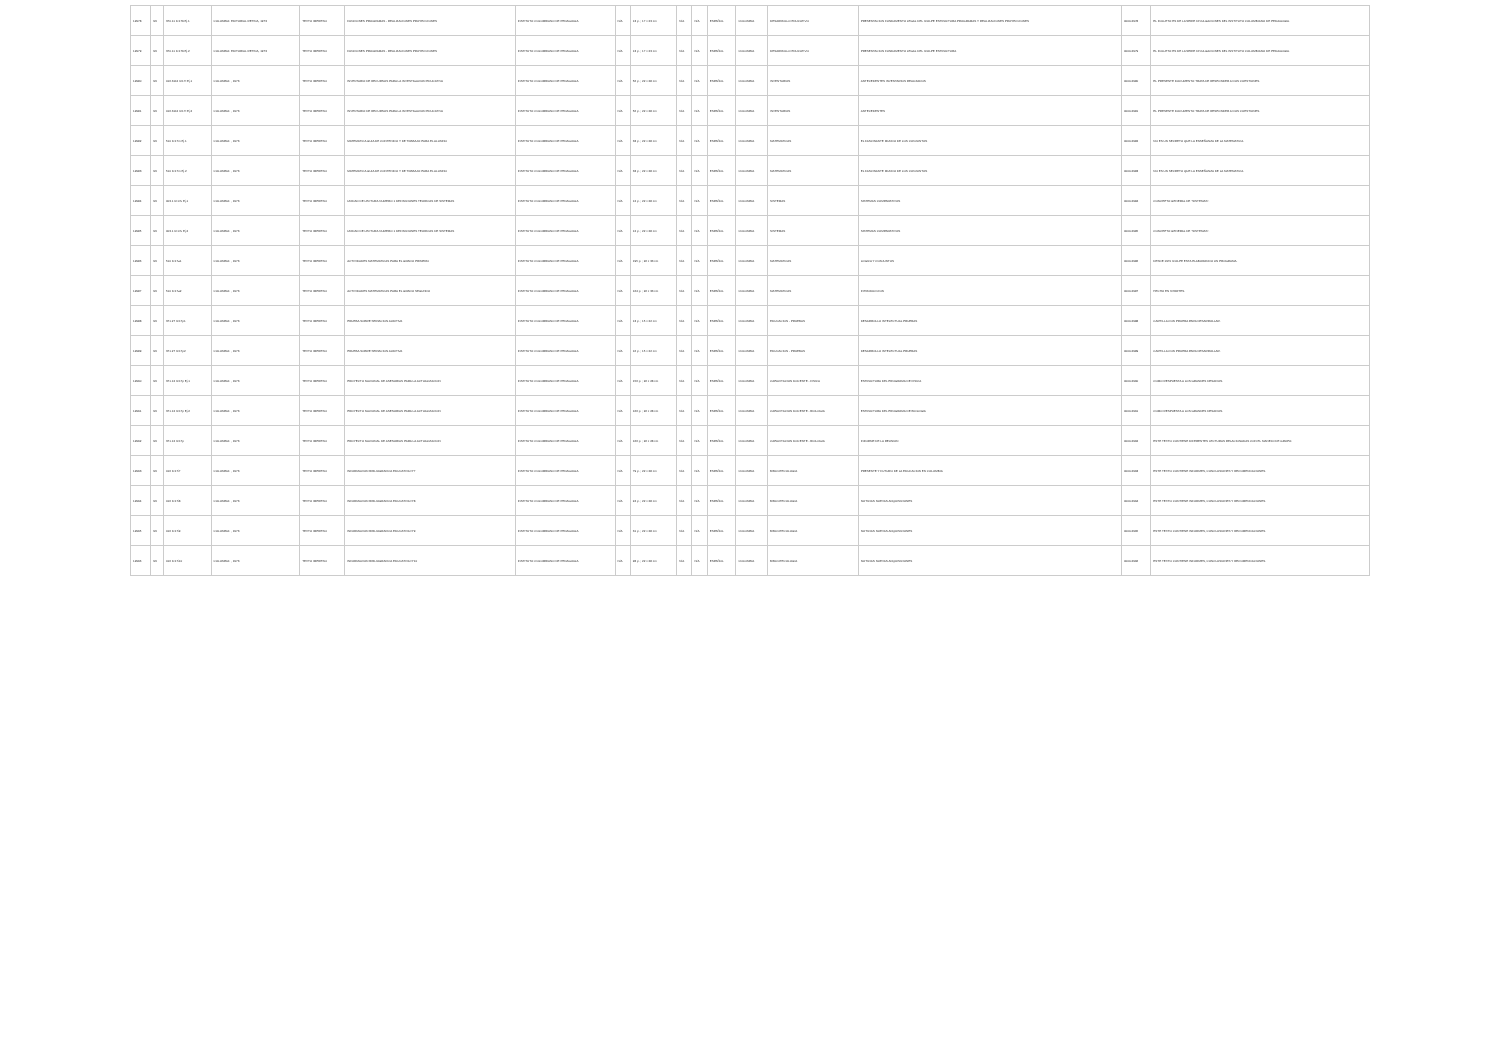| 12978 | 93 | 370.11 IC179 Ej.1 | COLOMBIA: EDITORIAL RETINA, 1973 | TEXTO IMPRESO | FUNCIONES PROGRAMAS - REALIZACIONES PROYECCIONES | INSTITUTO COLOMBIANO DE PEDAGOGIA | N/A | 13 p. ; 17 x 23 cm | N/A | N/A | ESPAÑOL | COLOMBIA | DESARROLLO EDUCATIVO | PRESENTACION FUNDAMENTO LEGAL DEL ICOLPE ESTRUCTURA PROGRAMAS Y REALIZACIONES PROYECCIONES | 0000-2978 | EL FOLLETO ES DE LA SERIE DIVULGACIONES DEL INSTITUTO COLOMBIANO DE PEDAGOGIA. |
| 12979 | 93 | 370.11 IC179 Ej.2 | COLOMBIA: EDITORIAL RETINA, 1973 | TEXTO IMPRESO | FUNCIONES PROGRAMAS - REALIZACIONES PROYECCIONES | INSTITUTO COLOMBIANO DE PEDAGOGIA | N/A | 13 p. ; 17 x 23 cm | N/A | N/A | ESPAÑOL | COLOMBIA | DESARROLLO EDUCATIVO | PRESENTACION FUNDAMENTO LEGAL DEL ICOLPE ESTRUCTURA | 0000-2979 | EL FOLLETO ES DE LA SERIE DIVULGACIONES DEL INSTITUTO COLOMBIANO DE PEDAGOGIA. |
| 12980 | 93 | 016.3112 IC17I Ej.1 | COLOMBIA: , 1973 | TEXTO IMPRESO | INVENTARIO DE RECURSOS PARA LA INVESTIGACION EDUCATIVA | INSTITUTO COLOMBIANO DE PEDAGOGIA | N/A | 56 p. ; 22 x 28 cm | N/A | N/A | ESPAÑOL | COLOMBIA | INVENTARIOS | ANTECEDENTES INVENTARIOS REALIZADOS | 0000-2980 | EL PRESENTE DOCUMENTO TRATA DE RESPONDER A DOS CUESTIONES. |
| 12981 | 93 | 016.3112 IC17I Ej.2 | COLOMBIA: , 1973 | TEXTO IMPRESO | INVENTARIO DE RECURSOS PARA LA INVESTIGACION EDUCATIVA | INSTITUTO COLOMBIANO DE PEDAGOGIA | N/A | 56 p. ; 22 x 28 cm | N/A | N/A | ESPAÑOL | COLOMBIA | INVENTARIOS | ANTECEDENTES | 0000-2981 | EL PRESENTE DOCUMENTO TRATA DE RESPONDER A DOS CUESTIONES. |
| 12982 | 93 | 510 IC17m Ej.1 | COLOMBIA: , 1973 | TEXTO IMPRESO | MATEMATICA GUIA DE CONTENIDO Y DE TRABAJO PARA EL ALUMNO | INSTITUTO COLOMBIANO DE PEDAGOGIA | N/A | 33 p. ; 22 x 28 cm | N/A | N/A | ESPAÑOL | COLOMBIA | MATEMATICAS | EL FASCINANTE MUNDO DE LOS CONJUNTOS | 0000-2982 | NO ES UN SECRETO QUE LA ENSEÑANZA DE LA MATEMATICA. |
| 12983 | 93 | 510 IC17m Ej.2 | COLOMBIA: , 1973 | TEXTO IMPRESO | MATEMATICA GUIA DE CONTENIDO Y DE TRABAJO PARA EL ALUMNO | INSTITUTO COLOMBIANO DE PEDAGOGIA | N/A | 33 p. ; 22 x 28 cm | N/A | N/A | ESPAÑOL | COLOMBIA | MATEMATICAS | EL FASCINANTE MUNDO DE LOS CONJUNTOS | 0000-2983 | NO ES UN SECRETO QUE LA ENSEÑANZA DE LA MATEMATICA. |
| 12984 | 93 | 003.1 IC17u Ej.1 | COLOMBIA: , 1973 | TEXTO IMPRESO | UNIDAD DE LECTURA NUMERO 1 DEFINICIONES TEORICAS DE SISTEMAS | INSTITUTO COLOMBIANO DE PEDAGOGIA | N/A | 12 p. ; 22 x 28 cm | N/A | N/A | ESPAÑOL | COLOMBIA | SISTEMAS | SISTEMAS COMPARATIVOS | 0000-2984 | CONCEPTO GENERAL DE "SISTEMAS". |
| 12985 | 93 | 003.1 IC17u Ej.2 | COLOMBIA: , 1973 | TEXTO IMPRESO | UNIDAD DE LECTURA NUMERO 1 DEFINICIONES TEORICAS DE SISTEMAS | INSTITUTO COLOMBIANO DE PEDAGOGIA | N/A | 12 p. ; 22 x 28 cm | N/A | N/A | ESPAÑOL | COLOMBIA | SISTEMAS | SISTEMAS COMPARATIVOS | 0000-2985 | CONCEPTO GENERAL DE "SISTEMAS". |
| 12986 | 93 | 510 IC17a1 | COLOMBIA: , 1973 | TEXTO IMPRESO | ACTIVIDADES MATEMATICAS PARA EL GRADO PRIMERO | INSTITUTO COLOMBIANO DE PEDAGOGIA | N/A | 195 p. ; 22 x 33 cm | N/A | N/A | ESPAÑOL | COLOMBIA | MATEMATICAS | LOGICA Y CONJUNTOS | 0000-2986 | DESDE 1970 ICOLPE ESTA ELABORANDO UN PROGRAMA. |
| 12987 | 93 | 510 IC17a2 | COLOMBIA: , 1973 | TEXTO IMPRESO | ACTIVIDADES MATEMATICAS PARA EL GRADO SEGUNDO | INSTITUTO COLOMBIANO DE PEDAGOGIA | N/A | 164 p. ; 22 x 33 cm | N/A | N/A | ESPAÑOL | COLOMBIA | MATEMATICAS | INTRODUCCION | 0000-2987 | HECHO EN 3 PARTES. |
| 12988 | 93 | 371.27 IC17p1 | COLOMBIA: , 1973 | TEXTO IMPRESO | PRUEBA SOBRE SERIACION AUDITIVA | INSTITUTO COLOMBIANO DE PEDAGOGIA | N/A | 13 p. ; 15 x 22 cm | N/A | N/A | ESPAÑOL | COLOMBIA | EDUCACION - PRUEBAS | DESARROLLO INTELECTUAL PRUEBAS | 0000-2988 | CARTILLA CON PRUEBA PARA DESARROLLAR. |
| 12989 | 93 | 371.27 IC17p2 | COLOMBIA: , 1973 | TEXTO IMPRESO | PRUEBA SOBRE SERIACION AUDITIVA | INSTITUTO COLOMBIANO DE PEDAGOGIA | N/A | 16 p. ; 15 x 22 cm | N/A | N/A | ESPAÑOL | COLOMBIA | EDUCACION - PRUEBAS | DESARROLLO INTELECTUAL PRUEBAS | 0000-2989 | CARTILLA CON PRUEBA PARA DESARROLLAR. |
| 12990 | 93 | 371.12 IC17p Ej.1 | COLOMBIA: , 1973 | TEXTO IMPRESO | PROYECTO NACIONAL DE ASESORIAS PARA LA ACTUALIZACION | INSTITUTO COLOMBIANO DE PEDAGOGIA | N/A | 156 p. ; 22 x 28 cm | N/A | N/A | ESPAÑOL | COLOMBIA | CAPACITACION DOCENTE - FISICA | ESTRUCTURA DEL PROGRAMA DE FISICA | 0000-2990 | COMO RESPUESTA A LOS GRANDES DESAFIOS. |
| 12991 | 93 | 371.12 IC17p Ej.2 | COLOMBIA: , 1973 | TEXTO IMPRESO | PROYECTO NACIONAL DE ASESORIAS PARA LA ACTUALIZACION | INSTITUTO COLOMBIANO DE PEDAGOGIA | N/A | 166 p. ; 22 x 28 cm | N/A | N/A | ESPAÑOL | COLOMBIA | CAPACITACION DOCENTE - BIOLOGIA | ESTRUCTURA DEL PROGRAMA DE BIOLOGIA | 0000-2991 | COMO RESPUESTA A LOS GRANDES DESAFIOS. |
| 12992 | 93 | 371.12 IC17p | COLOMBIA: , 1973 | TEXTO IMPRESO | PROYECTO NACIONAL DE ASESORIAS PARA LA ACTUALIZACION | INSTITUTO COLOMBIANO DE PEDAGOGIA | N/A | 166 p. ; 22 x 28 cm | N/A | N/A | ESPAÑOL | COLOMBIA | CAPACITACION DOCENTE - BIOLOGIA | INFORME DE LA REUNION | 0000-2992 | ESTE TEXTO CONTIENE DIFERENTES LECTURAS RELACIONADAS CON EL MANEJO DE GRUPO. |
| 12993 | 93 | 016 IC17i7 | COLOMBIA: , 1973 | TEXTO IMPRESO | INFORMACION BIBLIOGRAFICA EDUCATIVA N°7 | INSTITUTO COLOMBIANO DE PEDAGOGIA | N/A | 79 p. ; 22 x 28 cm | N/A | N/A | ESPAÑOL | COLOMBIA | BIBLIOTECOLOGIA | PRESENTE Y FUTURO DE LA EDUCACION EN COLOMBIA | 0000-2993 | ESTE TEXTO CONTIENE INFORMES, CONCLUSIONES Y RECOMENDACIONES. |
| 12994 | 93 | 016 IC17i8 | COLOMBIA: , 1973 | TEXTO IMPRESO | INFORMACION BIBLIOGRAFICA EDUCATIVA N°8 | INSTITUTO COLOMBIANO DE PEDAGOGIA | N/A | 24 p. ; 22 x 28 cm | N/A | N/A | ESPAÑOL | COLOMBIA | BIBLIOTECOLOGIA | NOTICIAS NUEVAS ADQUISICIONES | 0000-2994 | ESTE TEXTO CONTIENE INFORMES, CONCLUSIONES Y RECOMENDACIONES. |
| 12995 | 93 | 016 IC17i9 | COLOMBIA: , 1973 | TEXTO IMPRESO | INFORMACION BIBLIOGRAFICA EDUCATIVA N°9 | INSTITUTO COLOMBIANO DE PEDAGOGIA | N/A | 31 p. ; 22 x 28 cm | N/A | N/A | ESPAÑOL | COLOMBIA | BIBLIOTECOLOGIA | NOTICIAS NUEVAS ADQUISICIONES | 0000-2995 | ESTE TEXTO CONTIENE INFORMES, CONCLUSIONES Y RECOMENDACIONES. |
| 12996 | 93 | 016 IC17i10 | COLOMBIA: , 1973 | TEXTO IMPRESO | INFORMACION BIBLIOGRAFICA EDUCATIVA N°10 | INSTITUTO COLOMBIANO DE PEDAGOGIA | N/A | 28 p. ; 22 x 28 cm | N/A | N/A | ESPAÑOL | COLOMBIA | BIBLIOTECOLOGIA | NOTICIAS NUEVAS ADQUISICIONES | 0000-2996 | ESTE TEXTO CONTIENE INFORMES, CONCLUSIONES Y RECOMENDACIONES. |